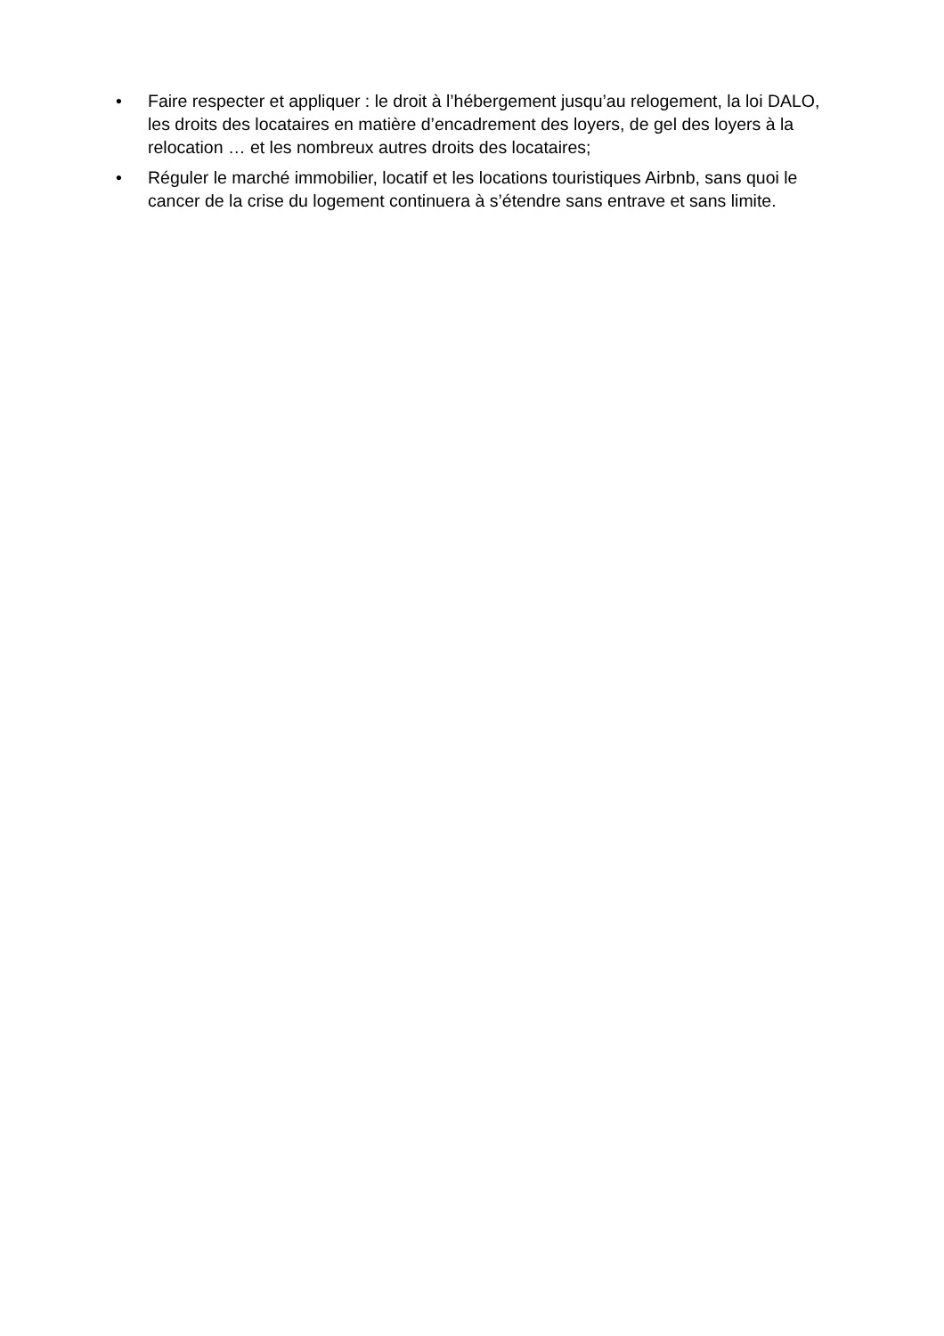• Faire respecter et appliquer : le droit à l’hébergement jusqu’au relogement, la loi DALO, les droits des locataires en matière d’encadrement des loyers, de gel des loyers à la relocation … et les nombreux autres droits des locataires;
• Réguler le marché immobilier, locatif et les locations touristiques Airbnb, sans quoi le cancer de la crise du logement continuera à s’étendre sans entrave et sans limite.